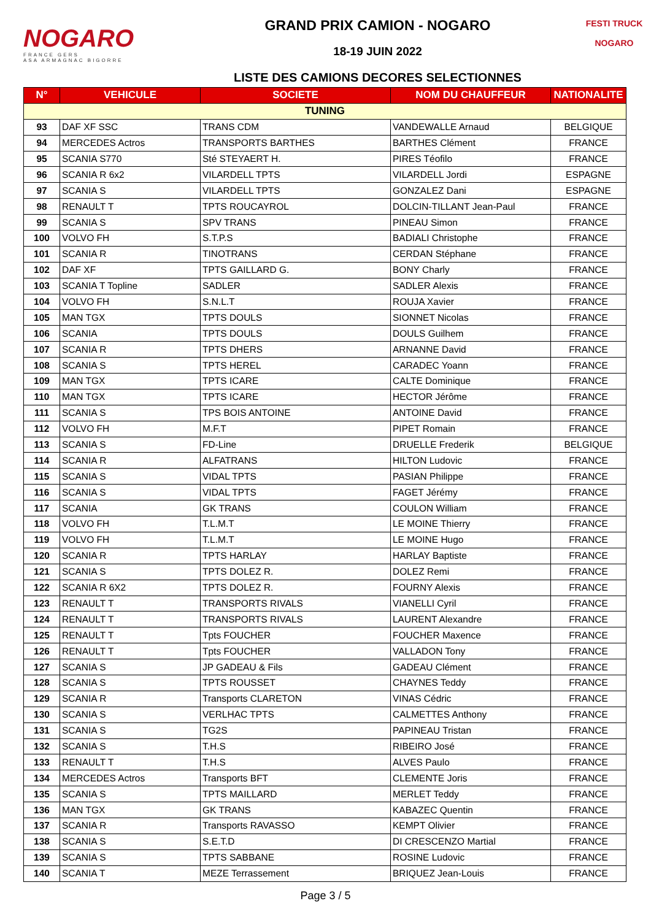NOGARO
FRANCE GERS
ASA ARMAGNAC BIGORRE
GRAND PRIX CAMION - NOGARO
18-19 JUIN 2022
LISTE DES CAMIONS DECORES SELECTIONNES
FESTI TRUCK
NOGARO
| N° | VEHICULE | SOCIETE | NOM DU CHAUFFEUR | NATIONALITE |
| --- | --- | --- | --- | --- |
| TUNING | | | | |
| 93 | DAF XF SSC | TRANS CDM | VANDEWALLE Arnaud | BELGIQUE |
| 94 | MERCEDES Actros | TRANSPORTS BARTHES | BARTHES Clément | FRANCE |
| 95 | SCANIA S770 | Sté STEYAERT H. | PIRES Téofilo | FRANCE |
| 96 | SCANIA R 6x2 | VILARDELL TPTS | VILARDELL Jordi | ESPAGNE |
| 97 | SCANIA S | VILARDELL TPTS | GONZALEZ Dani | ESPAGNE |
| 98 | RENAULT T | TPTS ROUCAYROL | DOLCIN-TILLANT Jean-Paul | FRANCE |
| 99 | SCANIA S | SPV TRANS | PINEAU Simon | FRANCE |
| 100 | VOLVO FH | S.T.P.S | BADIALI Christophe | FRANCE |
| 101 | SCANIA R | TINOTRANS | CERDAN Stéphane | FRANCE |
| 102 | DAF XF | TPTS GAILLARD G. | BONY Charly | FRANCE |
| 103 | SCANIA T Topline | SADLER | SADLER Alexis | FRANCE |
| 104 | VOLVO FH | S.N.L.T | ROUJA Xavier | FRANCE |
| 105 | MAN TGX | TPTS DOULS | SIONNET Nicolas | FRANCE |
| 106 | SCANIA | TPTS DOULS | DOULS Guilhem | FRANCE |
| 107 | SCANIA R | TPTS DHERS | ARNANNE David | FRANCE |
| 108 | SCANIA S | TPTS HEREL | CARADEC Yoann | FRANCE |
| 109 | MAN TGX | TPTS ICARE | CALTE Dominique | FRANCE |
| 110 | MAN TGX | TPTS ICARE | HECTOR Jérôme | FRANCE |
| 111 | SCANIA S | TPS BOIS ANTOINE | ANTOINE David | FRANCE |
| 112 | VOLVO FH | M.F.T | PIPET Romain | FRANCE |
| 113 | SCANIA S | FD-Line | DRUELLE Frederik | BELGIQUE |
| 114 | SCANIA R | ALFATRANS | HILTON Ludovic | FRANCE |
| 115 | SCANIA S | VIDAL TPTS | PASIAN Philippe | FRANCE |
| 116 | SCANIA S | VIDAL TPTS | FAGET Jérémy | FRANCE |
| 117 | SCANIA | GK TRANS | COULON William | FRANCE |
| 118 | VOLVO FH | T.L.M.T | LE MOINE Thierry | FRANCE |
| 119 | VOLVO FH | T.L.M.T | LE MOINE Hugo | FRANCE |
| 120 | SCANIA R | TPTS HARLAY | HARLAY Baptiste | FRANCE |
| 121 | SCANIA S | TPTS DOLEZ R. | DOLEZ Remi | FRANCE |
| 122 | SCANIA R 6X2 | TPTS DOLEZ R. | FOURNY Alexis | FRANCE |
| 123 | RENAULT T | TRANSPORTS RIVALS | VIANELLI Cyril | FRANCE |
| 124 | RENAULT T | TRANSPORTS RIVALS | LAURENT Alexandre | FRANCE |
| 125 | RENAULT T | Tpts FOUCHER | FOUCHER Maxence | FRANCE |
| 126 | RENAULT T | Tpts FOUCHER | VALLADON Tony | FRANCE |
| 127 | SCANIA S | JP GADEAU & Fils | GADEAU Clément | FRANCE |
| 128 | SCANIA S | TPTS ROUSSET | CHAYNES Teddy | FRANCE |
| 129 | SCANIA R | Transports CLARETON | VINAS Cédric | FRANCE |
| 130 | SCANIA S | VERLHAC TPTS | CALMETTES Anthony | FRANCE |
| 131 | SCANIA S | TG2S | PAPINEAU Tristan | FRANCE |
| 132 | SCANIA S | T.H.S | RIBEIRO José | FRANCE |
| 133 | RENAULT T | T.H.S | ALVES Paulo | FRANCE |
| 134 | MERCEDES Actros | Transports BFT | CLEMENTE Joris | FRANCE |
| 135 | SCANIA S | TPTS MAILLARD | MERLET Teddy | FRANCE |
| 136 | MAN TGX | GK TRANS | KABAZEC Quentin | FRANCE |
| 137 | SCANIA R | Transports RAVASSO | KEMPT Olivier | FRANCE |
| 138 | SCANIA S | S.E.T.D | DI CRESCENZO Martial | FRANCE |
| 139 | SCANIA S | TPTS SABBANE | ROSINE Ludovic | FRANCE |
| 140 | SCANIA T | MEZE Terrassement | BRIQUEZ Jean-Louis | FRANCE |
Page 3 / 5